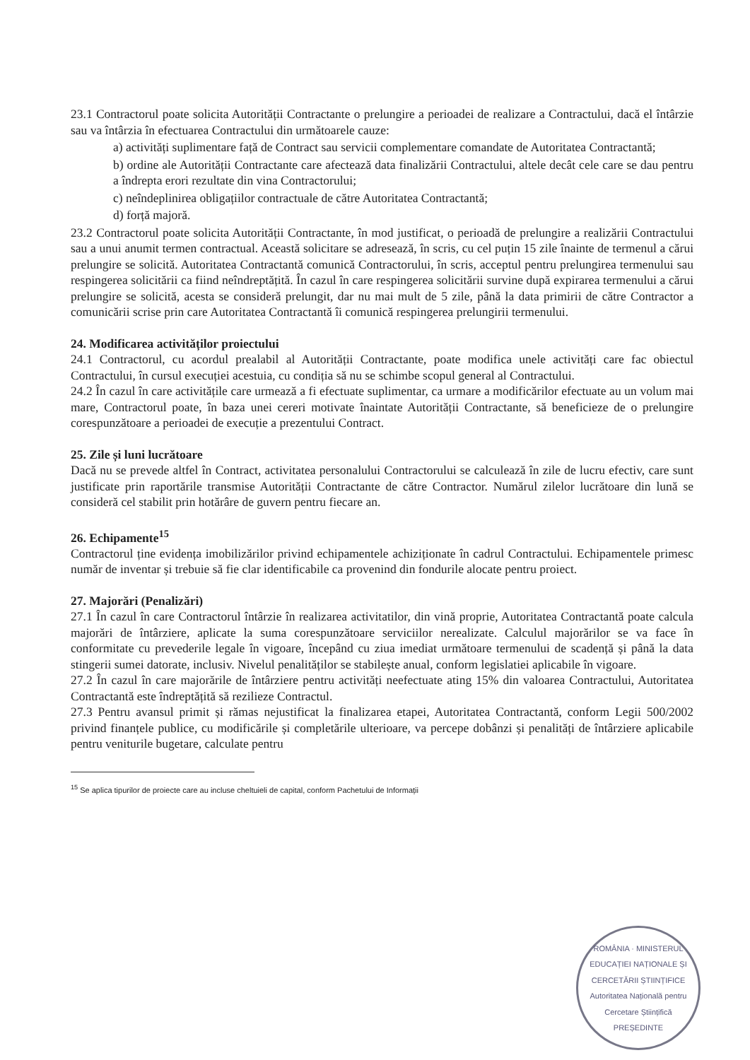23.1 Contractorul poate solicita Autorității Contractante o prelungire a perioadei de realizare a Contractului, dacă el întârzie sau va întârzia în efectuarea Contractului din următoarele cauze:
a) activități suplimentare față de Contract sau servicii complementare comandate de Autoritatea Contractantă;
b) ordine ale Autorității Contractante care afectează data finalizării Contractului, altele decât cele care se dau pentru a îndrepta erori rezultate din vina Contractorului;
c) neîndeplinirea obligațiilor contractuale de către Autoritatea Contractantă;
d) forță majoră.
23.2 Contractorul poate solicita Autorității Contractante, în mod justificat, o perioadă de prelungire a realizării Contractului sau a unui anumit termen contractual. Această solicitare se adresează, în scris, cu cel puțin 15 zile înainte de termenul a cărui prelungire se solicită. Autoritatea Contractantă comunică Contractorului, în scris, acceptul pentru prelungirea termenului sau respingerea solicitării ca fiind neîndreptățită. În cazul în care respingerea solicitării survine după expirarea termenului a cărui prelungire se solicită, acesta se consideră prelungit, dar nu mai mult de 5 zile, până la data primirii de către Contractor a comunicării scrise prin care Autoritatea Contractantă îi comunică respingerea prelungirii termenului.
24. Modificarea activităților proiectului
24.1 Contractorul, cu acordul prealabil al Autorității Contractante, poate modifica unele activități care fac obiectul Contractului, în cursul execuției acestuia, cu condiția să nu se schimbe scopul general al Contractului.
24.2 În cazul în care activitățile care urmează a fi efectuate suplimentar, ca urmare a modificărilor efectuate au un volum mai mare, Contractorul poate, în baza unei cereri motivate înaintate Autorității Contractante, să beneficieze de o prelungire corespunzătoare a perioadei de execuție a prezentului Contract.
25. Zile și luni lucrătoare
Dacă nu se prevede altfel în Contract, activitatea personalului Contractorului se calculează în zile de lucru efectiv, care sunt justificate prin raportările transmise Autorității Contractante de către Contractor. Numărul zilelor lucrătoare din lună se consideră cel stabilit prin hotărâre de guvern pentru fiecare an.
26. Echipamente<sup>15</sup>
Contractorul ține evidența imobilizărilor privind echipamentele achiziționate în cadrul Contractului. Echipamentele primesc număr de inventar și trebuie să fie clar identificabile ca provenind din fondurile alocate pentru proiect.
27. Majorări (Penalizări)
27.1 În cazul în care Contractorul întârzie în realizarea activitatilor, din vină proprie, Autoritatea Contractantă poate calcula majorări de întârziere, aplicate la suma corespunzătoare serviciilor nerealizate. Calculul majorărilor se va face în conformitate cu prevederile legale în vigoare, începând cu ziua imediat următoare termenului de scadență și până la data stingerii sumei datorate, inclusiv. Nivelul penalităților se stabilește anual, conform legislatiei aplicabile în vigoare.
27.2 În cazul în care majorările de întârziere pentru activități neefectuate ating 15% din valoarea Contractului, Autoritatea Contractantă este îndreptățită să rezilieze Contractul.
27.3 Pentru avansul primit și rămas nejustificat la finalizarea etapei, Autoritatea Contractantă, conform Legii 500/2002 privind finanțele publice, cu modificările și completările ulterioare, va percepe dobânzi și penalități de întârziere aplicabile pentru veniturile bugetare, calculate pentru
<sup>15</sup> Se aplica tipurilor de proiecte care au incluse cheltuieli de capital, conform Pachetului de Informații
ROMÂNIA · MINISTERUL EDUCAȚIEI NAȚIONALE ȘI CERCETĂRII ȘTIINȚIFICE
Autoritatea Națională pentru Cercetare Științifică
PREȘEDINTE